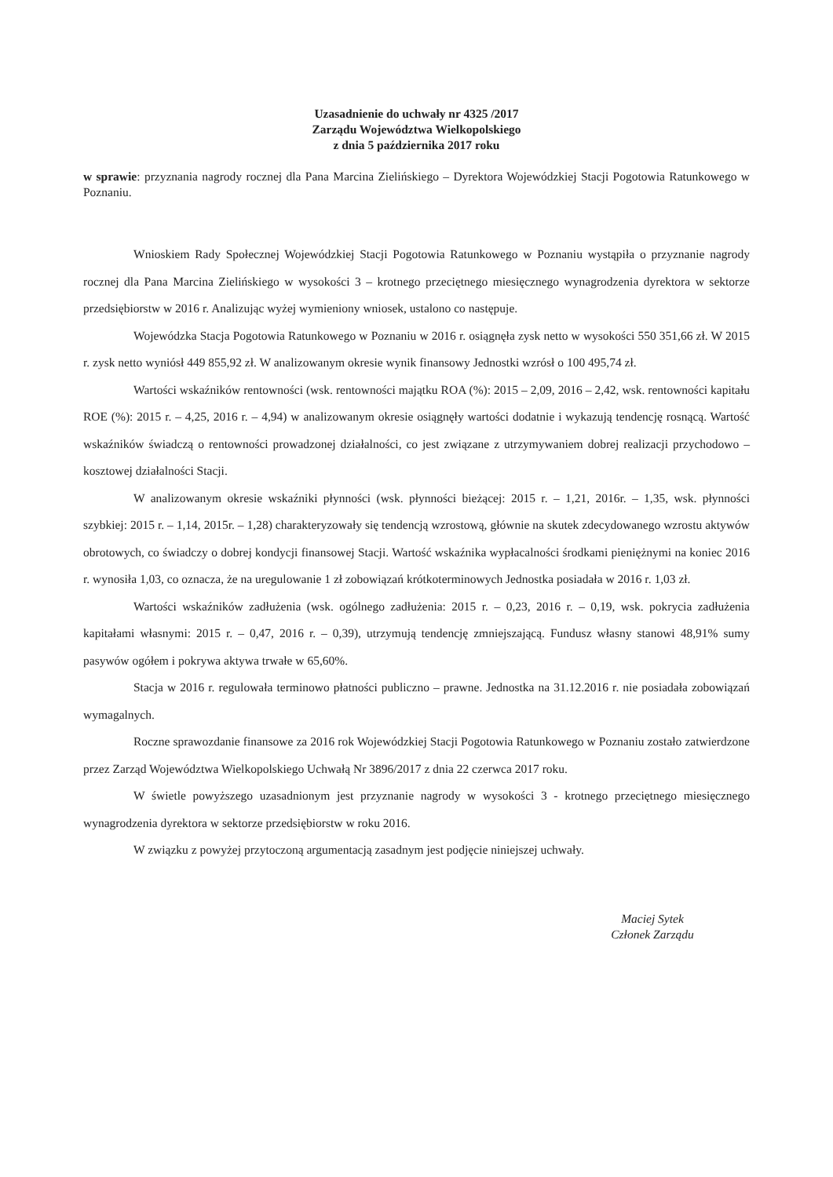Uzasadnienie do uchwały nr 4325 /2017
Zarządu Województwa Wielkopolskiego
z dnia 5 października 2017 roku
w sprawie: przyznania nagrody rocznej dla Pana Marcina Zielińskiego – Dyrektora Wojewódzkiej Stacji Pogotowia Ratunkowego w Poznaniu.
Wnioskiem Rady Społecznej Wojewódzkiej Stacji Pogotowia Ratunkowego w Poznaniu wystąpiła o przyznanie nagrody rocznej dla Pana Marcina Zielińskiego w wysokości 3 – krotnego przeciętnego miesięcznego wynagrodzenia dyrektora w sektorze przedsiębiorstw w 2016 r. Analizując wyżej wymieniony wniosek, ustalono co następuje.
Wojewódzka Stacja Pogotowia Ratunkowego w Poznaniu w 2016 r. osiągnęła zysk netto w wysokości 550 351,66 zł. W 2015 r. zysk netto wyniósł 449 855,92 zł. W analizowanym okresie wynik finansowy Jednostki wzrósł o 100 495,74 zł.
Wartości wskaźników rentowności (wsk. rentowności majątku ROA (%): 2015 – 2,09, 2016 – 2,42, wsk. rentowności kapitału ROE (%): 2015 r. – 4,25, 2016 r. – 4,94) w analizowanym okresie osiągnęły wartości dodatnie i wykazują tendencję rosnącą. Wartość wskaźników świadczą o rentowności prowadzonej działalności, co jest związane z utrzymywaniem dobrej realizacji przychodowo – kosztowej działalności Stacji.
W analizowanym okresie wskaźniki płynności (wsk. płynności bieżącej: 2015 r. – 1,21, 2016r. – 1,35, wsk. płynności szybkiej: 2015 r. – 1,14, 2015r. – 1,28) charakteryzowały się tendencją wzrostową, głównie na skutek zdecydowanego wzrostu aktywów obrotowych, co świadczy o dobrej kondycji finansowej Stacji. Wartość wskaźnika wypłacalności środkami pieniężnymi na koniec 2016 r. wynosiła 1,03, co oznacza, że na uregulowanie 1 zł zobowiązań krótkoterminowych Jednostka posiadała w 2016 r. 1,03 zł.
Wartości wskaźników zadłużenia (wsk. ogólnego zadłużenia: 2015 r. – 0,23, 2016 r. – 0,19, wsk. pokrycia zadłużenia kapitałami własnymi: 2015 r. – 0,47, 2016 r. – 0,39), utrzymują tendencję zmniejszającą. Fundusz własny stanowi 48,91% sumy pasywów ogółem i pokrywa aktywa trwałe w 65,60%.
Stacja w 2016 r. regulowała terminowo płatności publiczno – prawne. Jednostka na 31.12.2016 r. nie posiadała zobowiązań wymagalnych.
Roczne sprawozdanie finansowe za 2016 rok Wojewódzkiej Stacji Pogotowia Ratunkowego w Poznaniu zostało zatwierdzone przez Zarząd Województwa Wielkopolskiego Uchwałą Nr 3896/2017 z dnia 22 czerwca 2017 roku.
W świetle powyższego uzasadnionym jest przyznanie nagrody w wysokości 3 - krotnego przeciętnego miesięcznego wynagrodzenia dyrektora w sektorze przedsiębiorstw w roku 2016.
W związku z powyżej przytoczoną argumentacją zasadnym jest podjęcie niniejszej uchwały.
Maciej Sytek
Członek Zarządu